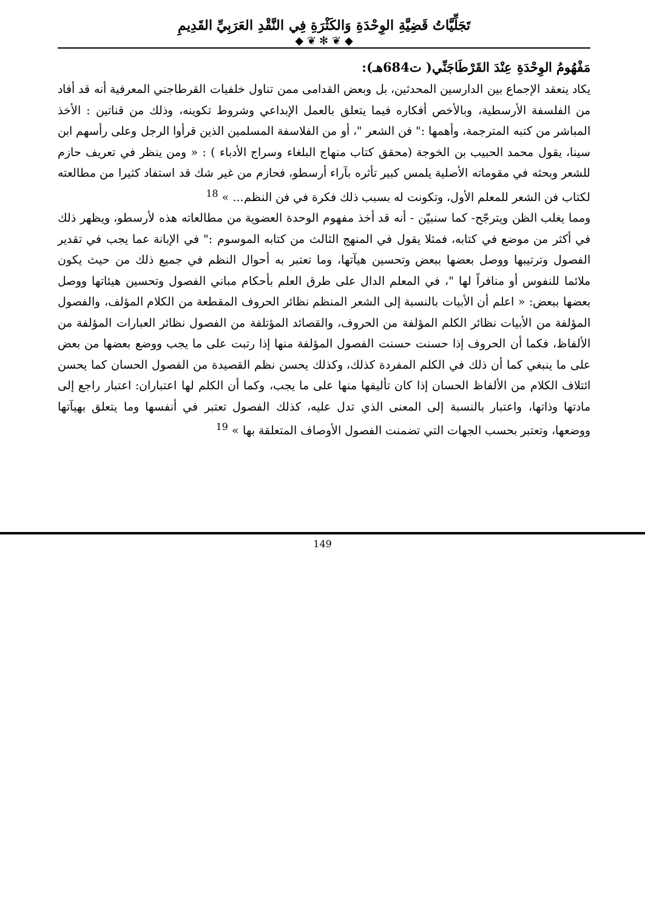تَجَلِّيَّاتُ قَضِيَّةِ الوِحْدَةِ وَالكَثْرَةِ فِي النَّقْدِ العَرَبِيِّ القَدِيمِ
◆ ❦ ✻ ❦ ◆
مَفْهُومُ الوِحْدَةِ عِنْدَ القَرْطَاجَنِّي( ت684هـ):
يكاد ينعقد الإجماع بين الدارسين المحدثين، بل وبعض القدامى ممن تناول خلفيات القرطاجني المعرفية أنه قد أفاد من الفلسفة الأرسطية، وبالأخص أفكاره فيما يتعلق بالعمل الإبداعي وشروط تكوينه، وذلك من قناتين : الأخذ المباشر من كتبه المترجمة، وأهمها :" فن الشعر "، أو من الفلاسفة المسلمين الذين قرأوا الرجل وعلى رأسهم ابن سينا، يقول محمد الحبيب بن الخوجة (محقق كتاب منهاج البلغاء وسراج الأدباء ) : « ومن ينظر في تعريف حازم للشعر وبحثه في مقوماته الأصلية يلمس كبير تأثره بآراء أرسطو، فحازم من غير شك قد استفاد كثيرا من مطالعته لكتاب فن الشعر للمعلم الأول، وتكونت له بسبب ذلك فكرة في فن النظم... » <sup>18</sup>
ومما يغلب الظن ويترجّح- كما سنبيّن - أنه قد أخذ مفهوم الوحدة العضوية من مطالعاته هذه لأرسطو، ويظهر ذلك في أكثر من موضع في كتابه، فمثلا يقول في المنهج الثالث من كتابه الموسوم :" في الإبانة عما يجب في تقدير الفصول وترتيبها ووصل بعضها ببعض وتحسين هيآتها، وما تعتبر به أحوال النظم في جميع ذلك من حيث يكون ملائما للنفوس أو منافراً لها "، في المعلم الدال على طرق العلم بأحكام مباني الفصول وتحسين هيئاتها ووصل بعضها ببعض: « اعلم أن الأبيات بالنسبة إلى الشعر المنظم نظائر الحروف المقطعة من الكلام المؤلف، والفصول المؤلفة من الأبيات نظائر الكلم المؤلفة من الحروف، والقصائد المؤتلفة من الفصول نظائر العبارات المؤلفة من الألفاظ، فكما أن الحروف إذا حسنت حسنت الفصول المؤلفة منها إذا رتبت على ما يجب ووضع بعضها من بعض على ما ينبغي كما أن ذلك في الكلم المفردة كذلك، وكذلك يحسن نظم القصيدة من الفصول الحسان كما يحسن ائتلاف الكلام من الألفاظ الحسان إذا كان تأليفها منها على ما يجب، وكما أن الكلم لها اعتباران: اعتبار راجع إلى مادتها وذاتها، واعتبار بالنسبة إلى المعنى الذي تدل عليه، كذلك الفصول تعتبر في أنفسها وما يتعلق بهيآتها ووضعها، وتعتبر بحسب الجهات التي تضمنت الفصول الأوصاف المتعلقة بها » <sup>19</sup>
149